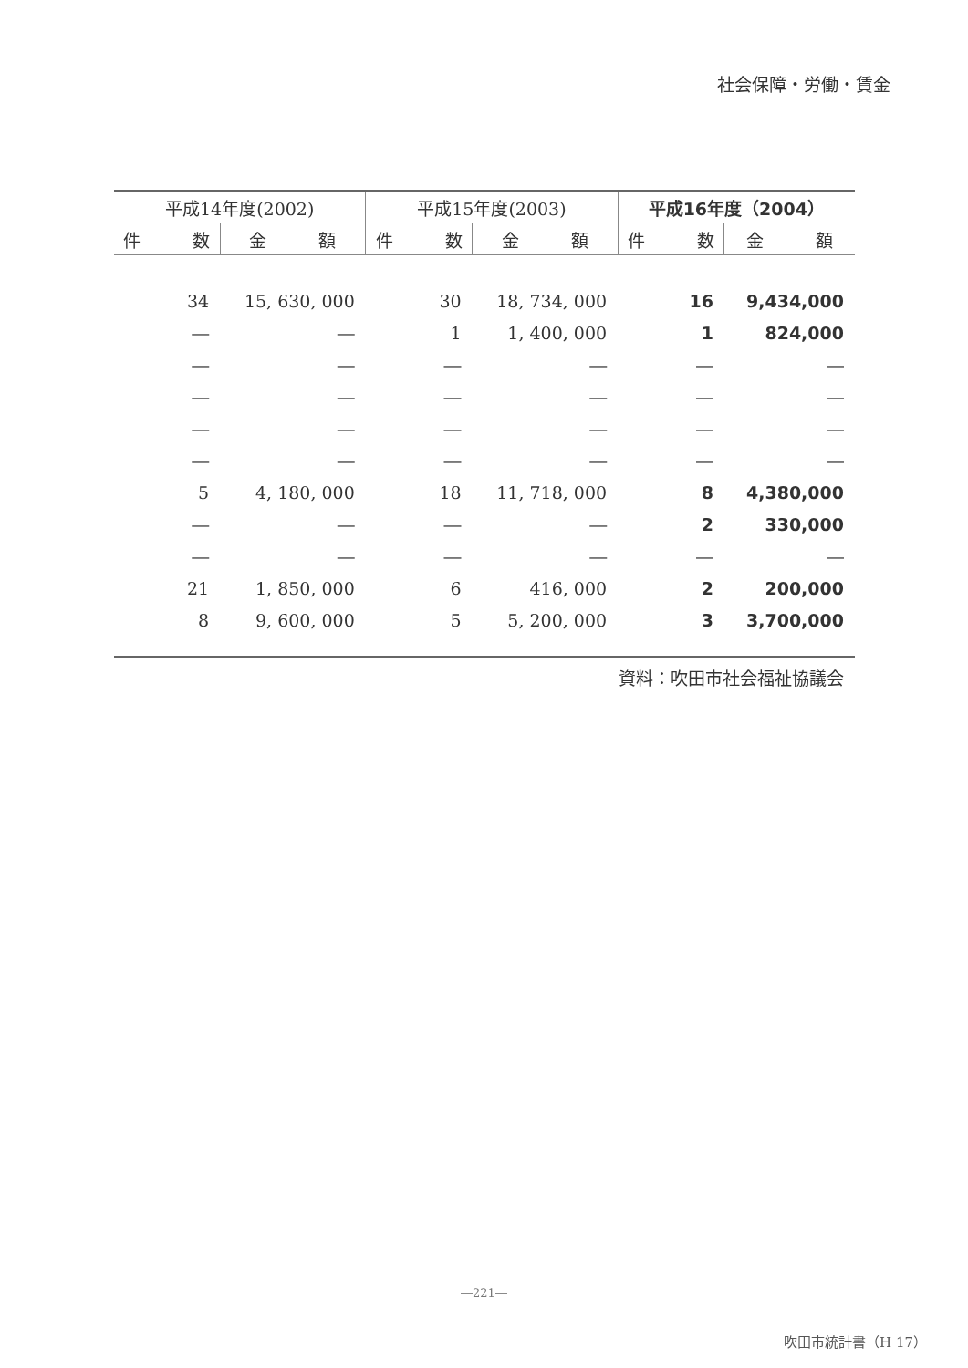社会保障・労働・賃金
| 平成14年度(2002) | | 平成15年度(2003) | | 平成16年度（2004） | |
| --- | --- | --- | --- | --- | --- |
| 件 数 | 金 額 | 件 数 | 金 額 | 件 数 | 金 額 |
| 34 | 15, 630, 000 | 30 | 18, 734, 000 | 16 | 9,434,000 |
| ― | ― | 1 | 1, 400, 000 | 1 | 824,000 |
| ― | ― | ― | ― | ― | ― |
| ― | ― | ― | ― | ― | ― |
| ― | ― | ― | ― | ― | ― |
| ― | ― | ― | ― | ― | ― |
| 5 | 4, 180, 000 | 18 | 11, 718, 000 | 8 | 4,380,000 |
| ― | ― | ― | ― | 2 | 330,000 |
| ― | ― | ― | ― | ― | ― |
| 21 | 1, 850, 000 | 6 | 416, 000 | 2 | 200,000 |
| 8 | 9, 600, 000 | 5 | 5, 200, 000 | 3 | 3,700,000 |
資料：吹田市社会福祉協議会
―221―
吹田市統計書（H 17）